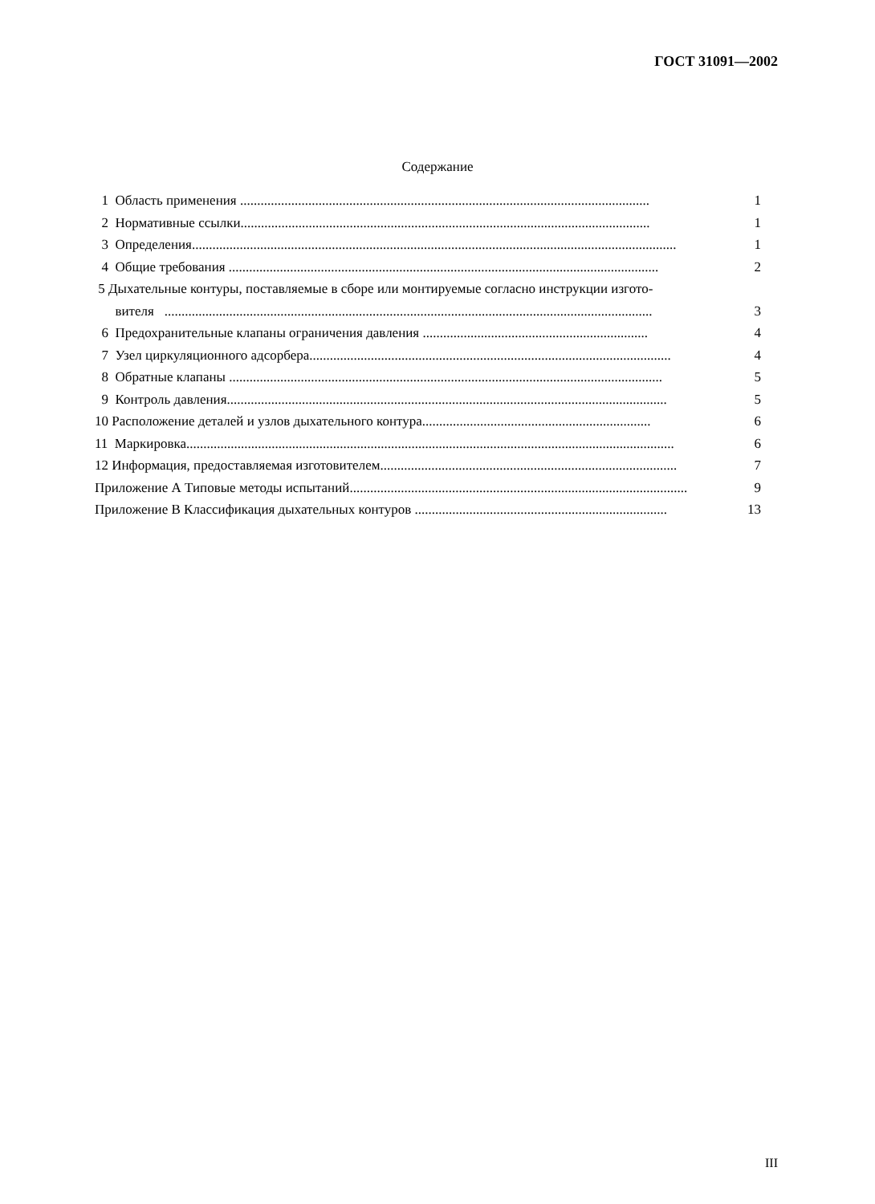ГОСТ 31091—2002
Содержание
1 Область применения ........................................................................................................................ 1
2 Нормативные ссылки........................................................................................................................ 1
3 Определения.............................................................................................................................................. 1
4 Общие требования .............................................................................................................................. 2
5 Дыхательные контуры, поставляемые в сборе или монтируемые согласно инструкции изгото-
вителя ............................................................................................................................................... 3
6 Предохранительные клапаны ограничения давления .................................................................. 4
7 Узел циркуляционного адсорбера.......................................................................................................... 4
8 Обратные клапаны ............................................................................................................................... 5
9 Контроль давления................................................................................................................................. 5
10 Расположение деталей и узлов дыхательного контура................................................................... 6
11 Маркировка............................................................................................................................................... 6
12 Информация, предоставляемая изготовителем....................................................................................... 7
Приложение А Типовые методы испытаний................................................................................................... 9
Приложение В Классификация дыхательных контуров .......................................................................... 13
III